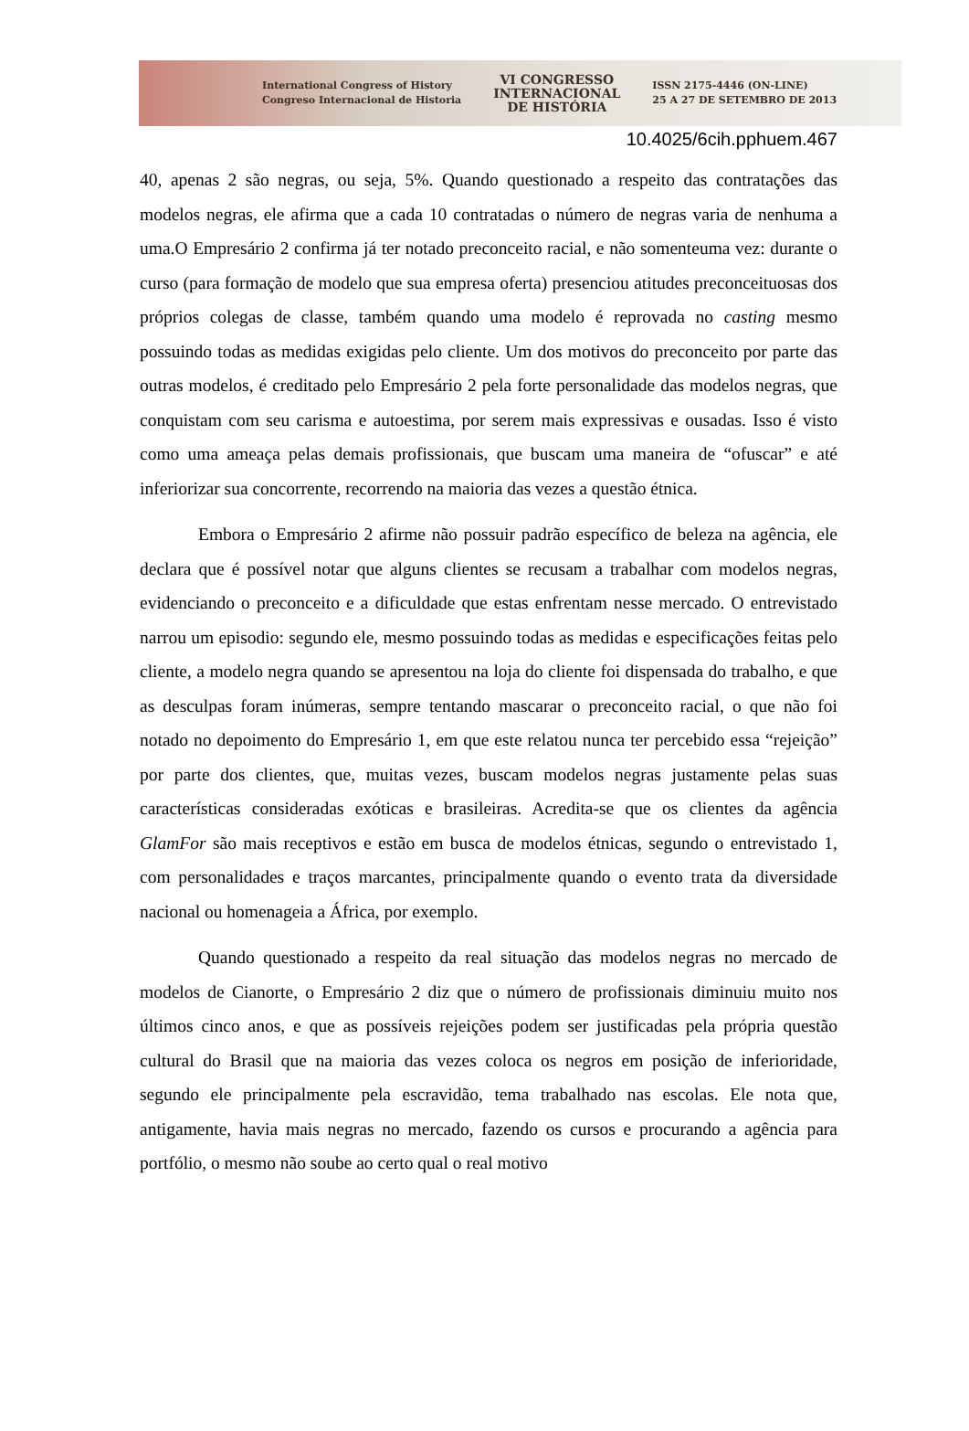International Congress of History
Congreso Internacional de Historia
VI CONGRESSO
INTERNACIONAL
DE HISTÓRIA
ISSN 2175-4446 (ON-LINE)
25 A 27 DE SETEMBRO DE 2013
10.4025/6cih.pphuem.467
40, apenas 2 são negras, ou seja, 5%. Quando questionado a respeito das contratações das modelos negras, ele afirma que a cada 10 contratadas o número de negras varia de nenhuma a uma.O Empresário 2 confirma já ter notado preconceito racial, e não somenteuma vez: durante o curso (para formação de modelo que sua empresa oferta) presenciou atitudes preconceituosas dos próprios colegas de classe, também quando uma modelo é reprovada no casting mesmo possuindo todas as medidas exigidas pelo cliente. Um dos motivos do preconceito por parte das outras modelos, é creditado pelo Empresário 2 pela forte personalidade das modelos negras, que conquistam com seu carisma e autoestima, por serem mais expressivas e ousadas. Isso é visto como uma ameaça pelas demais profissionais, que buscam uma maneira de “ofuscar” e até inferiorizar sua concorrente, recorrendo na maioria das vezes a questão étnica.
Embora o Empresário 2 afirme não possuir padrão específico de beleza na agência, ele declara que é possível notar que alguns clientes se recusam a trabalhar com modelos negras, evidenciando o preconceito e a dificuldade que estas enfrentam nesse mercado. O entrevistado narrou um episodio: segundo ele, mesmo possuindo todas as medidas e especificações feitas pelo cliente, a modelo negra quando se apresentou na loja do cliente foi dispensada do trabalho, e que as desculpas foram inúmeras, sempre tentando mascarar o preconceito racial, o que não foi notado no depoimento do Empresário 1, em que este relatou nunca ter percebido essa “rejeição” por parte dos clientes, que, muitas vezes, buscam modelos negras justamente pelas suas características consideradas exóticas e brasileiras. Acredita-se que os clientes da agência GlamFor são mais receptivos e estão em busca de modelos étnicas, segundo o entrevistado 1, com personalidades e traços marcantes, principalmente quando o evento trata da diversidade nacional ou homenageia a África, por exemplo.
Quando questionado a respeito da real situação das modelos negras no mercado de modelos de Cianorte, o Empresário 2 diz que o número de profissionais diminuiu muito nos últimos cinco anos, e que as possíveis rejeições podem ser justificadas pela própria questão cultural do Brasil que na maioria das vezes coloca os negros em posição de inferioridade, segundo ele principalmente pela escravidão, tema trabalhado nas escolas. Ele nota que, antigamente, havia mais negras no mercado, fazendo os cursos e procurando a agência para portfólio, o mesmo não soube ao certo qual o real motivo